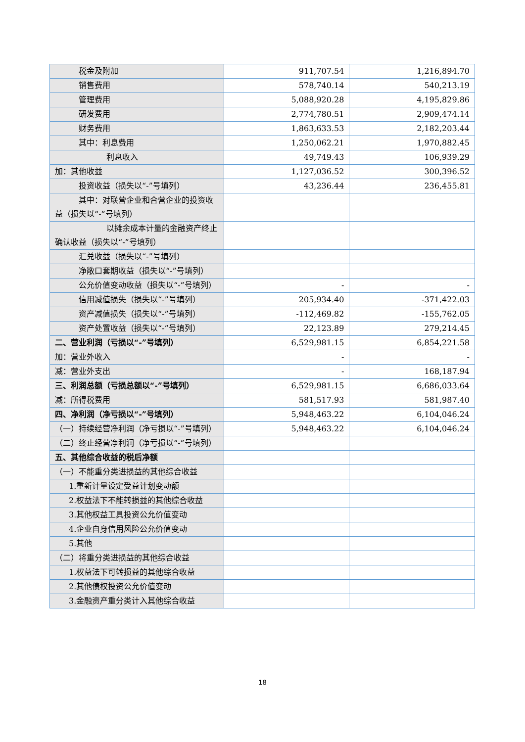| 税金及附加 | 911,707.54 | 1,216,894.70 |
| 销售费用 | 578,740.14 | 540,213.19 |
| 管理费用 | 5,088,920.28 | 4,195,829.86 |
| 研发费用 | 2,774,780.51 | 2,909,474.14 |
| 财务费用 | 1,863,633.53 | 2,182,203.44 |
| 其中：利息费用 | 1,250,062.21 | 1,970,882.45 |
| 利息收入 | 49,749.43 | 106,939.29 |
| 加：其他收益 | 1,127,036.52 | 300,396.52 |
| 投资收益（损失以“-”号填列） | 43,236.44 | 236,455.81 |
| 其中：对联营企业和合营企业的投资 收益（损失以“-”号填列） | | |
| 以摊余成本计量的金融资产终 止确认收益（损失以“-”号填列） | | |
| 汇兑收益（损失以“-”号填列） | | |
| 净敞口套期收益（损失以“-”号填 列） | | |
| 公允价值变动收益（损失以“-”号 填列） | - | - |
| 信用减值损失（损失以“-”号填列） | 205,934.40 | -371,422.03 |
| 资产减值损失（损失以“-”号填列） | -112,469.82 | -155,762.05 |
| 资产处置收益（损失以“-”号填列） | 22,123.89 | 279,214.45 |
| 二、营业利润（亏损以“-”号填列） | 6,529,981.15 | 6,854,221.58 |
| 加：营业外收入 | - | - |
| 减：营业外支出 | - | 168,187.94 |
| 三、利润总额（亏损总额以“-”号填列） | 6,529,981.15 | 6,686,033.64 |
| 减：所得税费用 | 581,517.93 | 581,987.40 |
| 四、净利润（净亏损以“-”号填列） | 5,948,463.22 | 6,104,046.24 |
| （一）持续经营净利润（净亏损以“-”号填列） | 5,948,463.22 | 6,104,046.24 |
| （二）终止经营净利润（净亏损以“-”号填列） | | |
| 五、其他综合收益的税后净额 | | |
| （一）不能重分类进损益的其他综合收益 | | |
| 1.重新计量设定受益计划变动额 | | |
| 2.权益法下不能转损益的其他综合收 益 | | |
| 3.其他权益工具投资公允价值变动 | | |
| 4.企业自身信用风险公允价值变动 | | |
| 5.其他 | | |
| （二）将重分类进损益的其他综合收益 | | |
| 1.权益法下可转损益的其他综合收益 | | |
| 2.其他债权投资公允价值变动 | | |
| 3.金融资产重分类计入其他综合收益 | | |
18